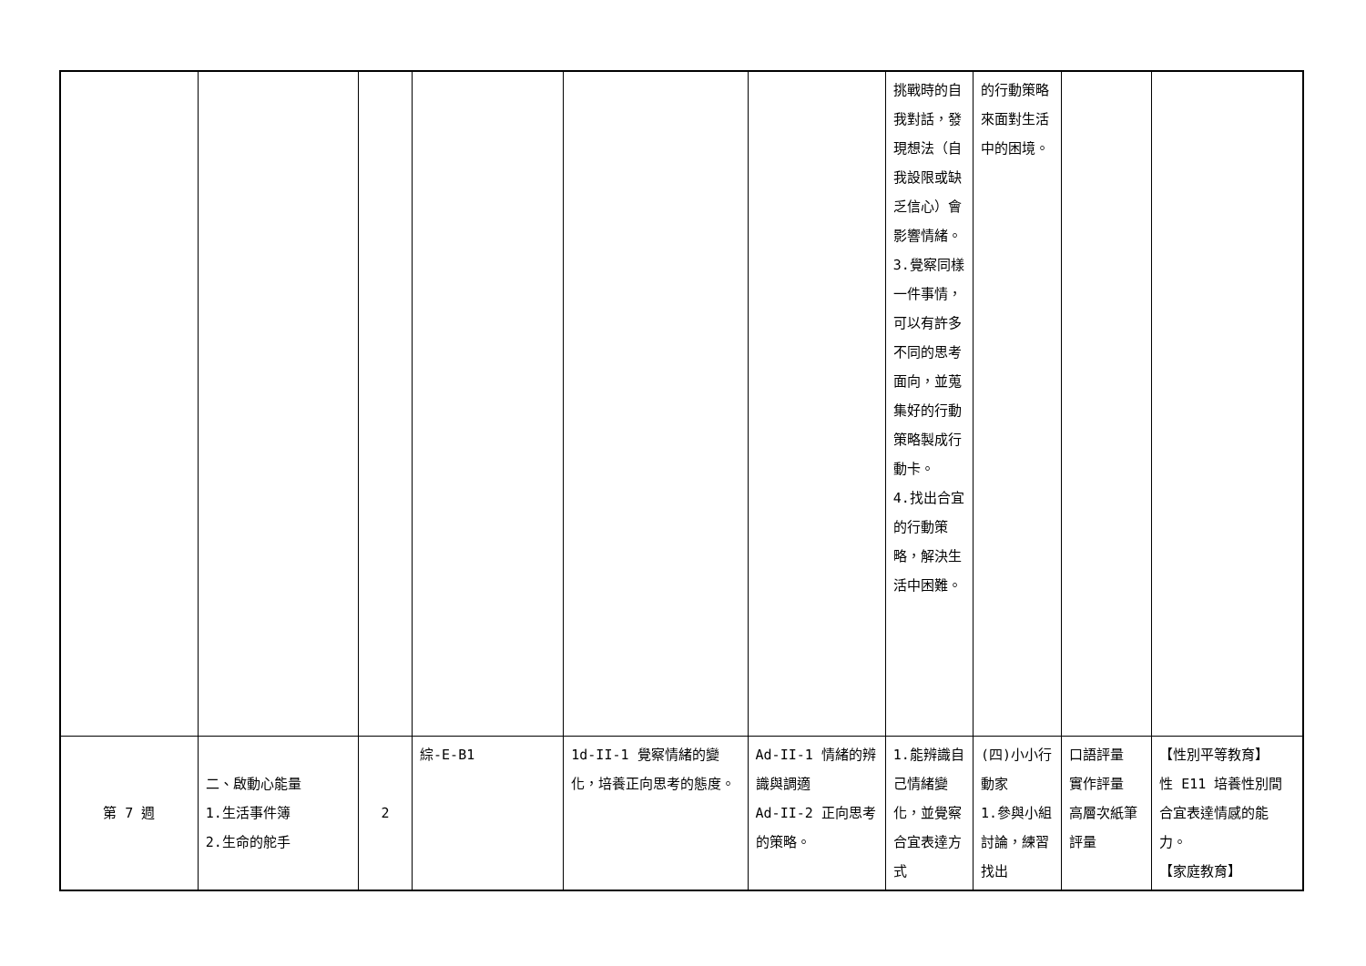| | | | | | | 挑戰時的自我對話，發現想法（自我設限或缺乏信心）會影響情緒。 3.覺察同樣一件事情，可以有許多不同的思考面向，並蒐集好的行動策略製成行動卡。 4.找出合宜的行動策略，解決生活中困難。 | 的行動策略來面對生活中的困境。 | | |
| 第 7 週 | 二、啟動心能量 1.生活事件簿 2.生命的舵手 | 2 | 綜-E-B1 | 1d-II-1 覺察情緒的變化，培養正向思考的態度。 | Ad-II-1 情緒的辨識與調適 Ad-II-2 正向思考的策略。 | 1.能辨識自己情緒變化，並覺察合宜表達方式 | (四)小小行動家 1.參與小組討論，練習找出 | 口語評量 實作評量 高層次紙筆評量 | 【性別平等教育】 性 E11 培養性別間合宜表達情感的能力。 【家庭教育】 |